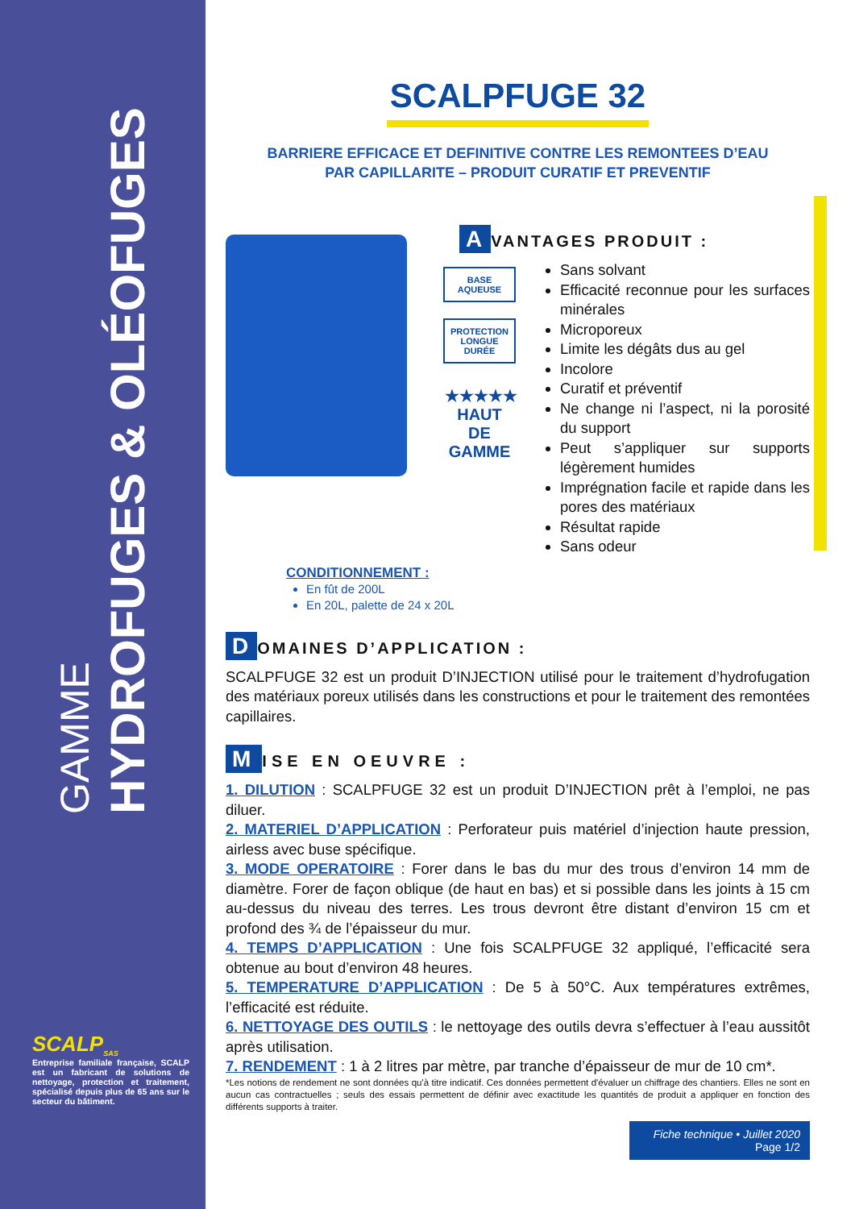GAMME
HYDROFUGES & OLÉOFUGES
SCALP<sub>SAS</sub>
Entreprise familiale française, SCALP est un fabricant de solutions de nettoyage, protection et traitement, spécialisé depuis plus de 65 ans sur le secteur du bâtiment.
SCALPFUGE 32
BARRIERE EFFICACE ET DEFINITIVE CONTRE LES REMONTEES D’EAU
PAR CAPILLARITE – PRODUIT CURATIF ET PREVENTIF
BASE AQUEUSE
PROTECTION
LONGUE DURÉE
★★★★★
HAUT DE GAMME
A VANTAGES PRODUIT :
Sans solvant
Efficacité reconnue pour les surfaces minérales
Microporeux
Limite les dégâts dus au gel
Incolore
Curatif et préventif
Ne change ni l’aspect, ni la porosité du support
Peut s’appliquer sur supports légèrement humides
Imprégnation facile et rapide dans les pores des matériaux
Résultat rapide
Sans odeur
CONDITIONNEMENT :
En fût de 200L
En 20L, palette de 24 x 20L
D OMAINES D’APPLICATION :
SCALPFUGE 32 est un produit D’INJECTION utilisé pour le traitement d’hydrofugation des matériaux poreux utilisés dans les constructions et pour le traitement des remontées capillaires.
M ISE EN OEUVRE :
1. DILUTION : SCALPFUGE 32 est un produit D’INJECTION prêt à l’emploi, ne pas diluer.
2. MATERIEL D’APPLICATION : Perforateur puis matériel d’injection haute pression, airless avec buse spécifique.
3. MODE OPERATOIRE : Forer dans le bas du mur des trous d’environ 14 mm de diamètre. Forer de façon oblique (de haut en bas) et si possible dans les joints à 15 cm au-dessus du niveau des terres. Les trous devront être distant d’environ 15 cm et profond des ¾ de l’épaisseur du mur.
4. TEMPS D’APPLICATION : Une fois SCALPFUGE 32 appliqué, l’efficacité sera obtenue au bout d’environ 48 heures.
5. TEMPERATURE D’APPLICATION : De 5 à 50°C. Aux températures extrêmes, l’efficacité est réduite.
6. NETTOYAGE DES OUTILS : le nettoyage des outils devra s’effectuer à l’eau aussitôt après utilisation.
7. RENDEMENT : 1 à 2 litres par mètre, par tranche d’épaisseur de mur de 10 cm*.
*Les notions de rendement ne sont données qu'à titre indicatif. Ces données permettent d'évaluer un chiffrage des chantiers. Elles ne sont en aucun cas contractuelles ; seuls des essais permettent de définir avec exactitude les quantités de produit a appliquer en fonction des différents supports à traiter.
Fiche technique • Juillet 2020
Page 1/2